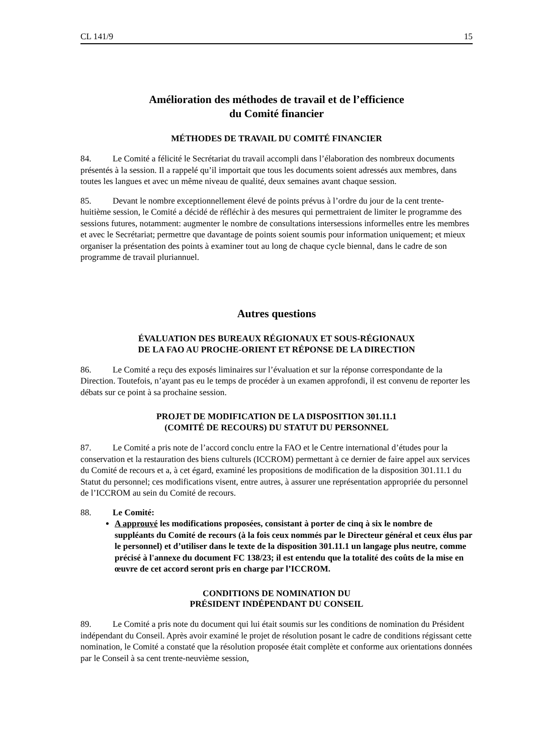CL 141/9 15
Amélioration des méthodes de travail et de l’efficience
du Comité financier
MÉTHODES DE TRAVAIL DU COMITÉ FINANCIER
84. Le Comité a félicité le Secrétariat du travail accompli dans l’élaboration des nombreux documents présentés à la session. Il a rappelé qu’il importait que tous les documents soient adressés aux membres, dans toutes les langues et avec un même niveau de qualité, deux semaines avant chaque session.
85. Devant le nombre exceptionnellement élevé de points prévus à l’ordre du jour de la cent trente-huitième session, le Comité a décidé de réfléchir à des mesures qui permettraient de limiter le programme des sessions futures, notamment: augmenter le nombre de consultations intersessions informelles entre les membres et avec le Secrétariat; permettre que davantage de points soient soumis pour information uniquement; et mieux organiser la présentation des points à examiner tout au long de chaque cycle biennal, dans le cadre de son programme de travail pluriannuel.
Autres questions
ÉVALUATION DES BUREAUX RÉGIONAUX ET SOUS-RÉGIONAUX
DE LA FAO AU PROCHE-ORIENT ET RÉPONSE DE LA DIRECTION
86. Le Comité a reçu des exposés liminaires sur l’évaluation et sur la réponse correspondante de la Direction. Toutefois, n’ayant pas eu le temps de procéder à un examen approfondi, il est convenu de reporter les débats sur ce point à sa prochaine session.
PROJET DE MODIFICATION DE LA DISPOSITION 301.11.1
(COMITÉ DE RECOURS) DU STATUT DU PERSONNEL
87. Le Comité a pris note de l’accord conclu entre la FAO et le Centre international d’études pour la conservation et la restauration des biens culturels (ICCROM) permettant à ce dernier de faire appel aux services du Comité de recours et a, à cet égard, examiné les propositions de modification de la disposition 301.11.1 du Statut du personnel; ces modifications visent, entre autres, à assurer une représentation appropriée du personnel de l’ICCROM au sein du Comité de recours.
88. Le Comité:
A approuvé les modifications proposées, consistant à porter de cinq à six le nombre de suppléants du Comité de recours (à la fois ceux nommés par le Directeur général et ceux élus par le personnel) et d’utiliser dans le texte de la disposition 301.11.1 un langage plus neutre, comme précisé à l'annexe du document FC 138/23; il est entendu que la totalité des coûts de la mise en œuvre de cet accord seront pris en charge par l’ICCROM.
CONDITIONS DE NOMINATION DU
PRÉSIDENT INDÉPENDANT DU CONSEIL
89. Le Comité a pris note du document qui lui était soumis sur les conditions de nomination du Président indépendant du Conseil. Après avoir examiné le projet de résolution posant le cadre de conditions régissant cette nomination, le Comité a constaté que la résolution proposée était complète et conforme aux orientations données par le Conseil à sa cent trente-neuvième session,